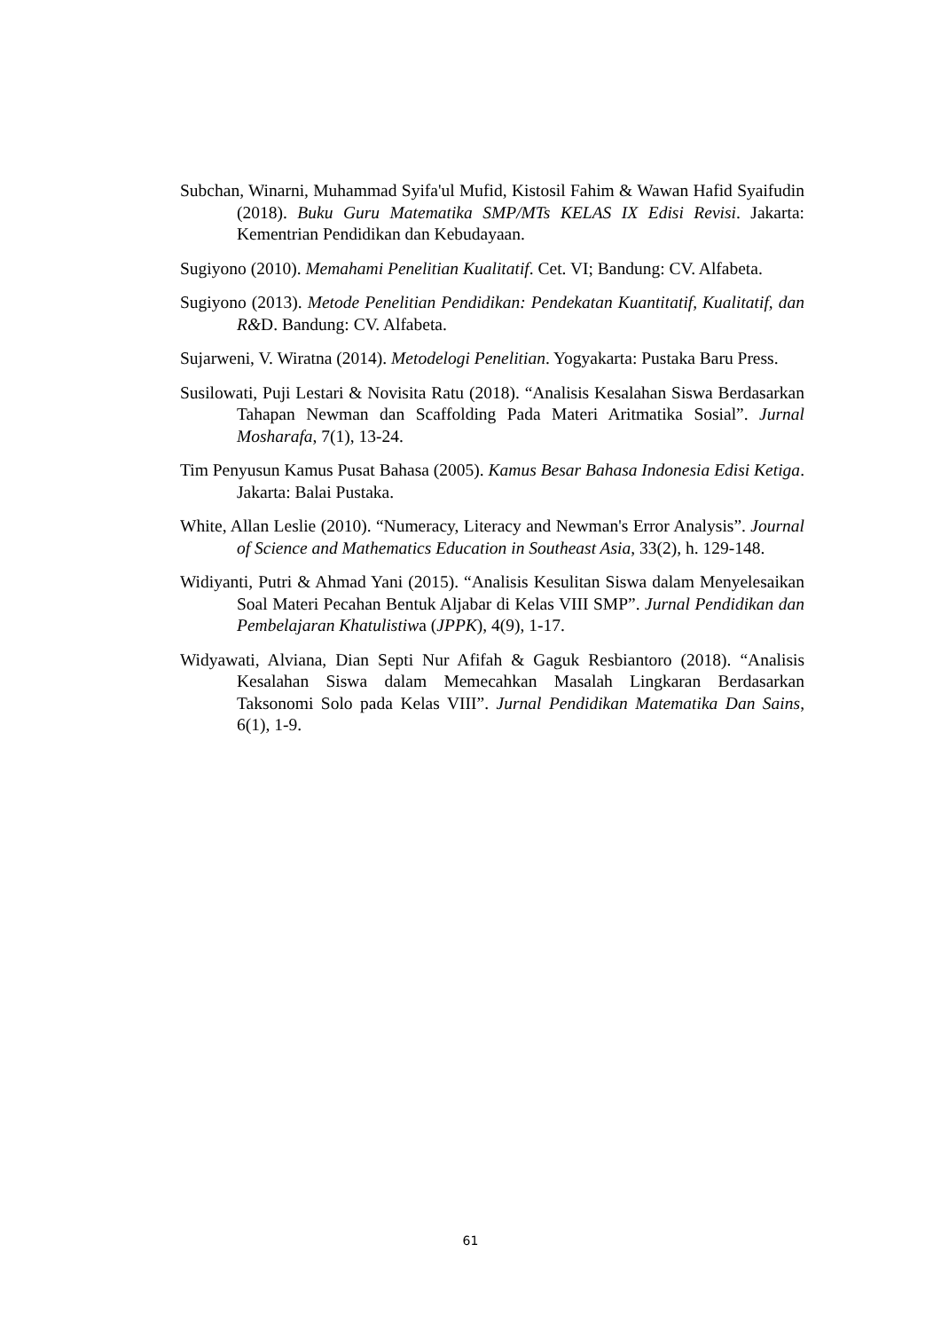Subchan, Winarni, Muhammad Syifa'ul Mufid, Kistosil Fahim & Wawan Hafid Syaifudin (2018). Buku Guru Matematika SMP/MTs KELAS IX Edisi Revisi. Jakarta: Kementrian Pendidikan dan Kebudayaan.
Sugiyono (2010). Memahami Penelitian Kualitatif. Cet. VI; Bandung: CV. Alfabeta.
Sugiyono (2013). Metode Penelitian Pendidikan: Pendekatan Kuantitatif, Kualitatif, dan R&D. Bandung: CV. Alfabeta.
Sujarweni, V. Wiratna (2014). Metodelogi Penelitian. Yogyakarta: Pustaka Baru Press.
Susilowati, Puji Lestari & Novisita Ratu (2018). “Analisis Kesalahan Siswa Berdasarkan Tahapan Newman dan Scaffolding Pada Materi Aritmatika Sosial”. Jurnal Mosharafa, 7(1), 13-24.
Tim Penyusun Kamus Pusat Bahasa (2005). Kamus Besar Bahasa Indonesia Edisi Ketiga. Jakarta: Balai Pustaka.
White, Allan Leslie (2010). “Numeracy, Literacy and Newman's Error Analysis”. Journal of Science and Mathematics Education in Southeast Asia, 33(2), h. 129-148.
Widiyanti, Putri & Ahmad Yani (2015). “Analisis Kesulitan Siswa dalam Menyelesaikan Soal Materi Pecahan Bentuk Aljabar di Kelas VIII SMP”. Jurnal Pendidikan dan Pembelajaran Khatulistiwa (JPPK), 4(9), 1-17.
Widyawati, Alviana, Dian Septi Nur Afifah & Gaguk Resbiantoro (2018). “Analisis Kesalahan Siswa dalam Memecahkan Masalah Lingkaran Berdasarkan Taksonomi Solo pada Kelas VIII”. Jurnal Pendidikan Matematika Dan Sains, 6(1), 1-9.
61